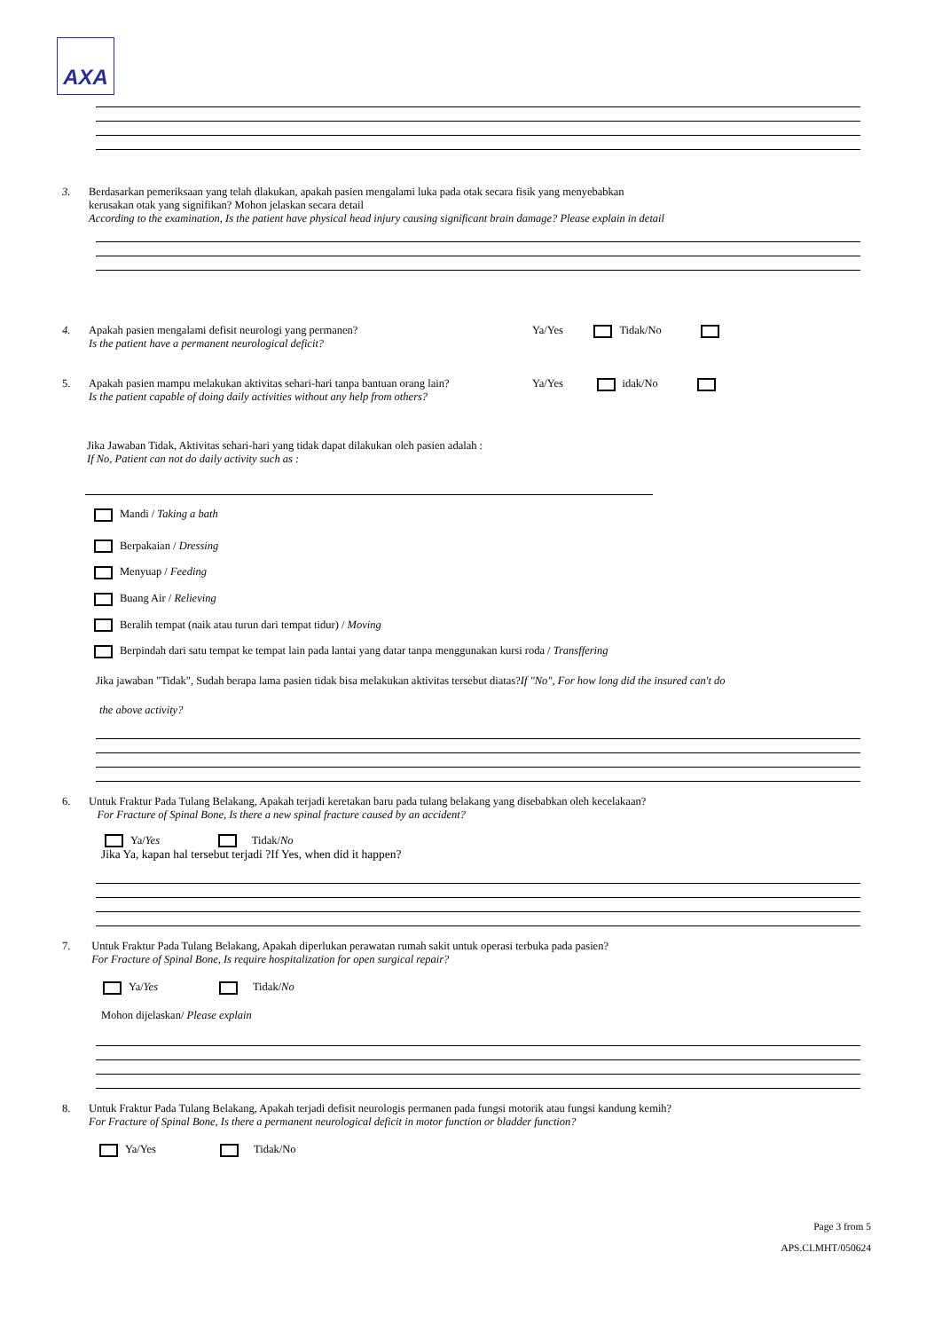AXA
3. Berdasarkan pemeriksaan yang telah dlakukan, apakah pasien mengalami luka pada otak secara fisik yang menyebabkan
kerusakan otak yang signifikan? Mohon jelaskan secara detail
According to the examination, Is the patient have physical head injury causing significant brain damage? Please explain in detail
4. Apakah pasien mengalami defisit neurologi yang permanen?
Is the patient have a permanent neurological deficit?
Ya/Yes Tidak/No
5. Apakah pasien mampu melakukan aktivitas sehari-hari tanpa bantuan orang lain?
Is the patient capable of doing daily activities without any help from others?
Ya/Yes idak/No
Jika Jawaban Tidak, Aktivitas sehari-hari yang tidak dapat dilakukan oleh pasien adalah :
If No, Patient can not do daily activity such as :
Mandi / Taking a bath
Berpakaian / Dressing
Menyuap / Feeding
Buang Air / Relieving
Beralih tempat (naik atau turun dari tempat tidur) / Moving
Berpindah dari satu tempat ke tempat lain pada lantai yang datar tanpa menggunakan kursi roda / Transffering
Jika jawaban "Tidak", Sudah berapa lama pasien tidak bisa melakukan aktivitas tersebut diatas?If "No", For how long did the insured can't do
the above activity?
6. Untuk Fraktur Pada Tulang Belakang, Apakah terjadi keretakan baru pada tulang belakang yang disebabkan oleh kecelakaan?
For Fracture of Spinal Bone, Is there a new spinal fracture caused by an accident?
Ya/Yes Tidak/No
Jika Ya, kapan hal tersebut terjadi ?If Yes, when did it happen?
7. Untuk Fraktur Pada Tulang Belakang, Apakah diperlukan perawatan rumah sakit untuk operasi terbuka pada pasien?
For Fracture of Spinal Bone, Is require hospitalization for open surgical repair?
Ya/Yes Tidak/No
Mohon dijelaskan/ Please explain
8. Untuk Fraktur Pada Tulang Belakang, Apakah terjadi defisit neurologis permanen pada fungsi motorik atau fungsi kandung kemih?
For Fracture of Spinal Bone, Is there a permanent neurological deficit in motor function or bladder function?
Ya/Yes Tidak/No
Page 3 from 5
APS.CI.MHT/050624